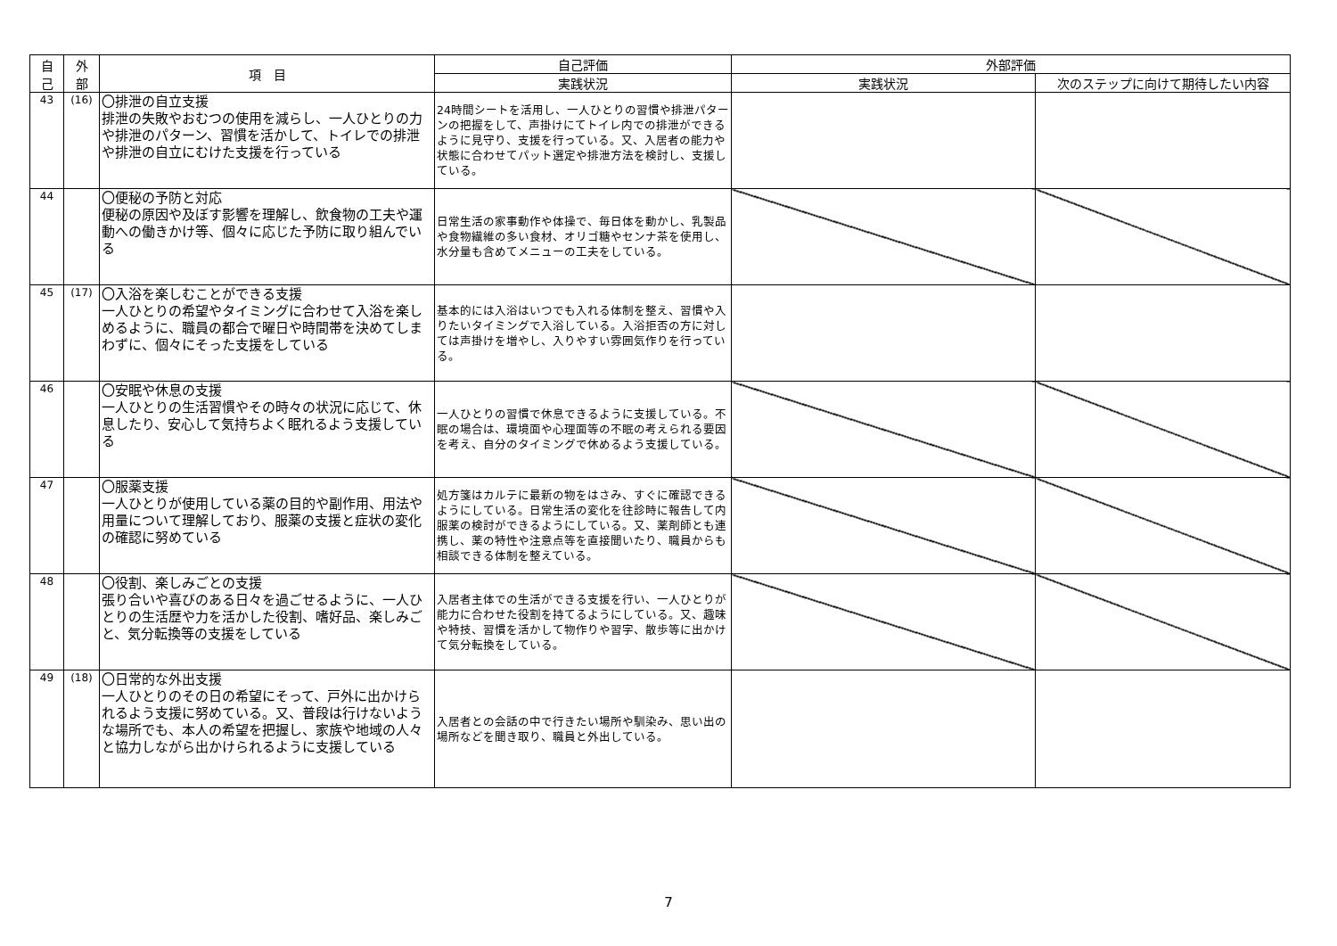| 自 己 | 外 部 | 項 目 | 自己評価 | 外部評価 | |
| --- | --- | --- | --- | --- | --- |
| | | | 実践状況 | 実践状況 | 次のステップに向けて期待したい内容 |
| 43 | (16) | 〇排泄の自立支援 排泄の失敗やおむつの使用を減らし、一人ひとりの力や排泄のパターン、習慣を活かして、トイレでの排泄や排泄の自立にむけた支援を行っている | 24時間シートを活用し、一人ひとりの習慣や排泄パターンの把握をして、声掛けにてトイレ内での排泄ができるように見守り、支援を行っている。又、入居者の能力や状態に合わせてパット選定や排泄方法を検討し、支援している。 | | |
| 44 | | 〇便秘の予防と対応 便秘の原因や及ぼす影響を理解し、飲食物の工夫や運動への働きかけ等、個々に応じた予防に取り組んでいる | 日常生活の家事動作や体操で、毎日体を動かし、乳製品や食物繊維の多い食材、オリゴ糖やセンナ茶を使用し、水分量も含めてメニューの工夫をしている。 | | |
| 45 | (17) | 〇入浴を楽しむことができる支援 一人ひとりの希望やタイミングに合わせて入浴を楽しめるように、職員の都合で曜日や時間帯を決めてしまわずに、個々にそった支援をしている | 基本的には入浴はいつでも入れる体制を整え、習慣や入りたいタイミングで入浴している。入浴拒否の方に対しては声掛けを増やし、入りやすい雰囲気作りを行っている。 | | |
| 46 | | 〇安眠や休息の支援 一人ひとりの生活習慣やその時々の状況に応じて、休息したり、安心して気持ちよく眠れるよう支援している | 一人ひとりの習慣で休息できるように支援している。不眠の場合は、環境面や心理面等の不眠の考えられる要因を考え、自分のタイミングで休めるよう支援している。 | | |
| 47 | | 〇服薬支援 一人ひとりが使用している薬の目的や副作用、用法や用量について理解しており、服薬の支援と症状の変化の確認に努めている | 処方箋はカルテに最新の物をはさみ、すぐに確認できるようにしている。日常生活の変化を往診時に報告して内服薬の検討ができるようにしている。又、薬剤師とも連携し、薬の特性や注意点等を直接聞いたり、職員からも相談できる体制を整えている。 | | |
| 48 | | 〇役割、楽しみごとの支援 張り合いや喜びのある日々を過ごせるように、一人ひとりの生活歴や力を活かした役割、嗜好品、楽しみごと、気分転換等の支援をしている | 入居者主体での生活ができる支援を行い、一人ひとりが能力に合わせた役割を持てるようにしている。又、趣味や特技、習慣を活かして物作りや習字、散歩等に出かけて気分転換をしている。 | | |
| 49 | (18) | 〇日常的な外出支援 一人ひとりのその日の希望にそって、戸外に出かけられるよう支援に努めている。又、普段は行けないような場所でも、本人の希望を把握し、家族や地域の人々と協力しながら出かけられるように支援している | 入居者との会話の中で行きたい場所や馴染み、思い出の場所などを聞き取り、職員と外出している。 | | |
7